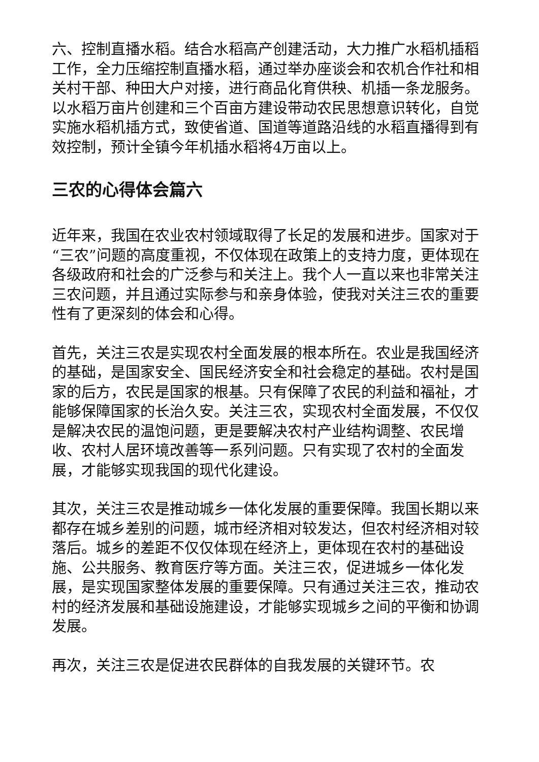六、控制直播水稻。结合水稻高产创建活动，大力推广水稻机插稻工作，全力压缩控制直播水稻，通过举办座谈会和农机合作社和相关村干部、种田大户对接，进行商品化育供秧、机插一条龙服务。以水稻万亩片创建和三个百亩方建设带动农民思想意识转化，自觉实施水稻机插方式，致使省道、国道等道路沿线的水稻直播得到有效控制，预计全镇今年机插水稻将4万亩以上。
三农的心得体会篇六
近年来，我国在农业农村领域取得了长足的发展和进步。国家对于“三农”问题的高度重视，不仅体现在政策上的支持力度，更体现在各级政府和社会的广泛参与和关注上。我个人一直以来也非常关注三农问题，并且通过实际参与和亲身体验，使我对关注三农的重要性有了更深刻的体会和心得。
首先，关注三农是实现农村全面发展的根本所在。农业是我国经济的基础，是国家安全、国民经济安全和社会稳定的基础。农村是国家的后方，农民是国家的根基。只有保障了农民的利益和福祉，才能够保障国家的长治久安。关注三农，实现农村全面发展，不仅仅是解决农民的温饱问题，更是要解决农村产业结构调整、农民增收、农村人居环境改善等一系列问题。只有实现了农村的全面发展，才能够实现我国的现代化建设。
其次，关注三农是推动城乡一体化发展的重要保障。我国长期以来都存在城乡差别的问题，城市经济相对较发达，但农村经济相对较落后。城乡的差距不仅仅体现在经济上，更体现在农村的基础设施、公共服务、教育医疗等方面。关注三农，促进城乡一体化发展，是实现国家整体发展的重要保障。只有通过关注三农，推动农村的经济发展和基础设施建设，才能够实现城乡之间的平衡和协调发展。
再次，关注三农是促进农民群体的自我发展的关键环节。农